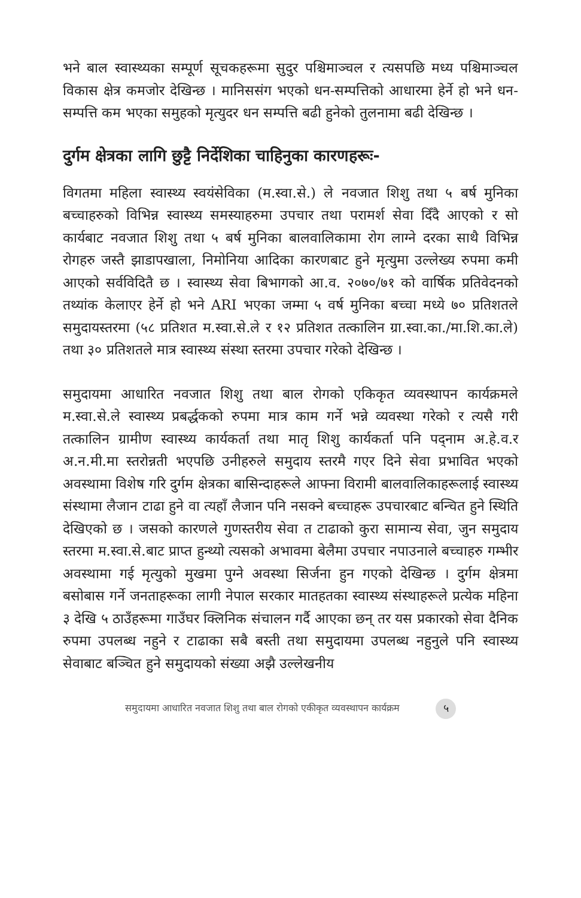भने बाल स्वास्थ्यका सम्पूर्ण सूचकहरूमा सुदुर पश्चिमाञ्चल र त्यसपछि मध्य पश्चिमाञ्चल विकास क्षेत्र कमजोर देखिन्छ । मानिससंग भएको धन-सम्पत्तिको आधारमा हेर्ने हो भने धन-सम्पत्ति कम भएका समुहको मृत्युदर धन सम्पत्ति बढी हुनेको तुलनामा बढी देखिन्छ ।
दुर्गम क्षेत्रका लागि छुट्टै निर्देशिका चाहिनुका कारणहरूः-
विगतमा महिला स्वास्थ्य स्वयंसेविका (म.स्वा.से.) ले नवजात शिशु तथा ५ बर्ष मुनिका बच्चाहरुको विभिन्न स्वास्थ्य समस्याहरुमा उपचार तथा परामर्श सेवा दिँदै आएको र सो कार्यबाट नवजात शिशु तथा ५ बर्ष मुनिका बालवालिकामा रोग लाग्ने दरका साथै विभिन्न रोगहरु जस्तै झाडापखाला, निमोनिया आदिका कारणबाट हुने मृत्युमा उल्लेख्य रुपमा कमी आएको सर्वविदितै छ । स्वास्थ्य सेवा बिभागको आ.व. २०७०/७१ को वार्षिक प्रतिवेदनको तथ्यांक केलाएर हेर्ने हो भने ARI भएका जम्मा ५ वर्ष मुनिका बच्चा मध्ये ७० प्रतिशतले समुदायस्तरमा (५८ प्रतिशत म.स्वा.से.ले र १२ प्रतिशत तत्कालिन ग्रा.स्वा.का./मा.शि.का.ले) तथा ३० प्रतिशतले मात्र स्वास्थ्य संस्था स्तरमा उपचार गरेको देखिन्छ ।
समुदायमा आधारित नवजात शिशु तथा बाल रोगको एकिकृत व्यवस्थापन कार्यक्रमले म.स्वा.से.ले स्वास्थ्य प्रबर्द्धकको रुपमा मात्र काम गर्ने भन्ने व्यवस्था गरेको र त्यसै गरी तत्कालिन ग्रामीण स्वास्थ्य कार्यकर्ता तथा मातृ शिशु कार्यकर्ता पनि पद्नाम अ.हे.व.र अ.न.मी.मा स्तरोन्नती भएपछि उनीहरुले समुदाय स्तरमै गएर दिने सेवा प्रभावित भएको अवस्थामा विशेष गरि दुर्गम क्षेत्रका बासिन्दाहरूले आफ्ना विरामी बालवालिकाहरूलाई स्वास्थ्य संस्थामा लैजान टाढा हुने वा त्यहाँ लैजान पनि नसक्ने बच्चाहरू उपचारबाट बन्चित हुने स्थिति देखिएको छ । जसको कारणले गुणस्तरीय सेवा त टाढाको कुरा सामान्य सेवा, जुन समुदाय स्तरमा म.स्वा.से.बाट प्राप्त हुन्थ्यो त्यसको अभावमा बेलैमा उपचार नपाउनाले बच्चाहरु गम्भीर अवस्थामा गई मृत्युको मुखमा पुग्ने अवस्था सिर्जना हुन गएको देखिन्छ । दुर्गम क्षेत्रमा बसोबास गर्ने जनताहरूका लागी नेपाल सरकार मातहतका स्वास्थ्य संस्थाहरूले प्रत्येक महिना ३ देखि ५ ठाउँहरूमा गाउँघर क्लिनिक संचालन गर्दै आएका छन् तर यस प्रकारको सेवा दैनिक रुपमा उपलब्ध नहुने र टाढाका सबै बस्ती तथा समुदायमा उपलब्ध नहुनुले पनि स्वास्थ्य सेवाबाट बञ्चित हुने समुदायको संख्या अझै उल्लेखनीय
समुदायमा आधारित नवजात शिशु तथा बाल रोगको एकीकृत व्यवस्थापन कार्यक्रम ५